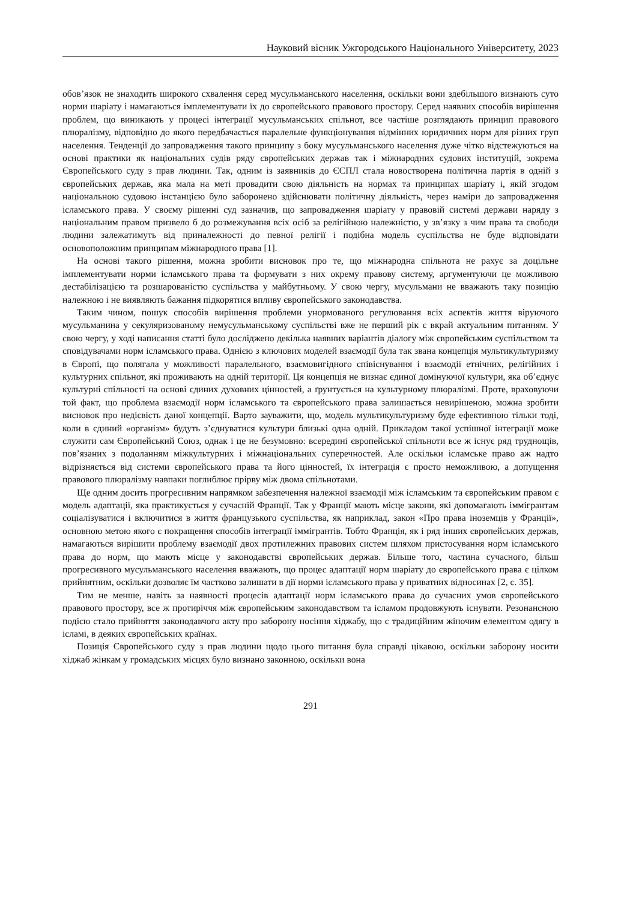Науковий вісник Ужгородського Національного Університету, 2023
обов’язок не знаходить широкого схвалення серед мусульманського населення, оскільки вони здебільшого визнають суто норми шаріату і намагаються імплементувати їх до європейського правового простору. Серед наявних способів вирішення проблем, що виникають у процесі інтеграції мусульманських спільнот, все частіше розглядають принцип правового плюралізму, відповідно до якого передбачається паралельне функціонування відмінних юридичних норм для різних груп населення. Тенденції до запровадження такого принципу з боку мусульманського населення дуже чітко відстежуються на основі практики як національних судів ряду європейських держав так і міжнародних судових інституцій, зокрема Європейського суду з прав людини. Так, одним із заявників до ЄСПЛ стала новостворена політична партія в одній з європейських держав, яка мала на меті провадити свою діяльність на нормах та принципах шаріату і, якій згодом національною судовою інстанцією було заборонено здійснювати політичну діяльність, через наміри до запровадження ісламського права. У своєму рішенні суд зазначив, що запровадження шаріату у правовій системі держави наряду з національним правом призвело б до розмежування всіх осіб за релігійною належністю, у зв’язку з чим права та свободи людини залежатимуть від приналежності до певної релігії і подібна модель суспільства не буде відповідати основоположним принципам міжнародного права [1].
На основі такого рішення, можна зробити висновок про те, що міжнародна спільнота не рахує за доцільне імплементувати норми ісламського права та формувати з них окрему правову систему, аргументуючи це можливою дестабілізацією та розшарованістю суспільства у майбутньому. У свою чергу, мусульмани не вважають таку позицію належною і не виявляють бажання підкорятися впливу європейського законодавства.
Таким чином, пошук способів вирішення проблеми унормованого регулювання всіх аспектів життя віруючого мусульманина у секуляризованому немусульманському суспільстві вже не перший рік є вкрай актуальним питанням. У свою чергу, у ході написання статті було досліджено декілька наявних варіантів діалогу між європейським суспільством та сповідувачами норм ісламського права. Однією з ключових моделей взаємодії була так звана концепція мультикультуризму в Європі, що полягала у можливості паралельного, взаємовигідного співіснування і взаємодії етнічних, релігійних і культурних спільнот, які проживають на одній території. Ця концепція не визнає єдиної домінуючої культури, яка об’єднує культурні спільності на основі єдиних духовних цінностей, а ґрунтується на культурному плюралізмі. Проте, враховуючи той факт, що проблема взаємодії норм ісламського та європейського права залишається невирішеною, можна зробити висновок про недієвість даної концепції. Варто зауважити, що, модель мультикультуризму буде ефективною тільки тоді, коли в єдиний «організм» будуть з’єднуватися культури близькі одна одній. Прикладом такої успішної інтеграції може служити сам Європейський Союз, однак і це не безумовно: всередині європейської спільноти все ж існує ряд труднощів, пов’язаних з подоланням міжкультурних і міжнаціональних суперечностей. Але оскільки ісламське право аж надто відрізняється від системи європейського права та його цінностей, їх інтеграція є просто неможливою, а допущення правового плюралізму навпаки поглиблює прірву між двома спільнотами.
Ще одним досить прогресивним напрямком забезпечення належної взаємодії між ісламським та європейським правом є модель адаптації, яка практикується у сучасній Франції. Так у Франції мають місце закони, які допомагають іммігрантам соціалізуватися і включитися в життя французького суспільства, як наприклад, закон «Про права іноземців у Франції», основною метою якого є покращення способів інтеграції іммігрантів. Тобто Франція, як і ряд інших європейських держав, намагаються вирішити проблему взаємодії двох протилежних правових систем шляхом пристосування норм ісламського права до норм, що мають місце у законодавстві європейських держав. Більше того, частина сучасного, більш прогресивного мусульманського населення вважають, що процес адаптації норм шаріату до європейського права є цілком прийнятним, оскільки дозволяє їм частково залишати в дії норми ісламського права у приватних відносинах [2, с. 35].
Тим не менше, навіть за наявності процесів адаптації норм ісламського права до сучасних умов європейського правового простору, все ж протиріччя між європейським законодавством та ісламом продовжують існувати. Резонансною подією стало прийняття законодавчого акту про заборону носіння хіджабу, що є традиційним жіночим елементом одягу в ісламі, в деяких європейських країнах.
Позиція Європейського суду з прав людини щодо цього питання була справді цікавою, оскільки заборону носити хіджаб жінкам у громадських місцях було визнано законною, оскільки вона
291